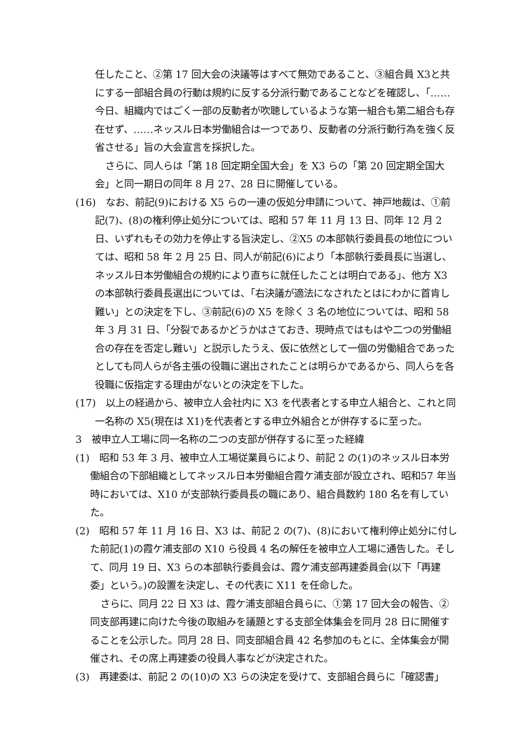任したこと、②第 17 回大会の決議等はすべて無効であること、③組合員 X3と共にする一部組合員の行動は規約に反する分派行動であることなどを確認し、「……今日、組織内ではごく一部の反動者が吹聴しているような第一組合も第二組合も存在せず、……ネッスル日本労働組合は一つであり、反動者の分派行動行為を強く反省させる」旨の大会宣言を採択した。
さらに、同人らは「第 18 回定期全国大会」を X3 らの「第 20 回定期全国大会」と同一期日の同年 8 月 27、28 日に開催している。
(16)　なお、前記(9)における X5 らの一連の仮処分申請について、神戸地裁は、①前記(7)、(8)の権利停止処分については、昭和 57 年 11 月 13 日、同年 12 月 2 日、いずれもその効力を停止する旨決定し、②X5 の本部執行委員長の地位については、昭和 58 年 2 月 25 日、同人が前記(6)により「本部執行委員長に当選し、ネッスル日本労働組合の規約により直ちに就任したことは明白である」、他方 X3 の本部執行委員長選出については、「右決議が適法になされたとはにわかに首肯し難い」との決定を下し、③前記(6)の X5 を除く 3 名の地位については、昭和 58 年 3 月 31 日、「分裂であるかどうかはさておき、現時点ではもはや二つの労働組合の存在を否定し難い」と説示したうえ、仮に依然として一個の労働組合であったとしても同人らが各主張の役職に選出されたことは明らかであるから、同人らを各役職に仮指定する理由がないとの決定を下した。
(17)　以上の経過から、被申立人会社内に X3 を代表者とする申立人組合と、これと同一名称の X5(現在は X1)を代表者とする申立外組合とが併存するに至った。
3　被申立人工場に同一名称の二つの支部が併存するに至った経緯
(1)　昭和 53 年 3 月、被申立人工場従業員らにより、前記 2 の(1)のネッスル日本労働組合の下部組織としてネッスル日本労働組合霞ケ浦支部が設立され、昭和57 年当時においては、X10 が支部執行委員長の職にあり、組合員数約 180 名を有していた。
(2)　昭和 57 年 11 月 16 日、X3 は、前記 2 の(7)、(8)において権利停止処分に付した前記(1)の霞ケ浦支部の X10 ら役員 4 名の解任を被申立人工場に通告した。そして、同月 19 日、X3 らの本部執行委員会は、霞ケ浦支部再建委員会(以下「再建委」という。)の設置を決定し、その代表に X11 を任命した。
さらに、同月 22 日 X3 は、霞ケ浦支部組合員らに、①第 17 回大会の報告、②同支部再建に向けた今後の取組みを議題とする支部全体集会を同月 28 日に開催することを公示した。同月 28 日、同支部組合員 42 名参加のもとに、全体集会が開催され、その席上再建委の役員人事などが決定された。
(3)　再建委は、前記 2 の(10)の X3 らの決定を受けて、支部組合員らに「確認書」